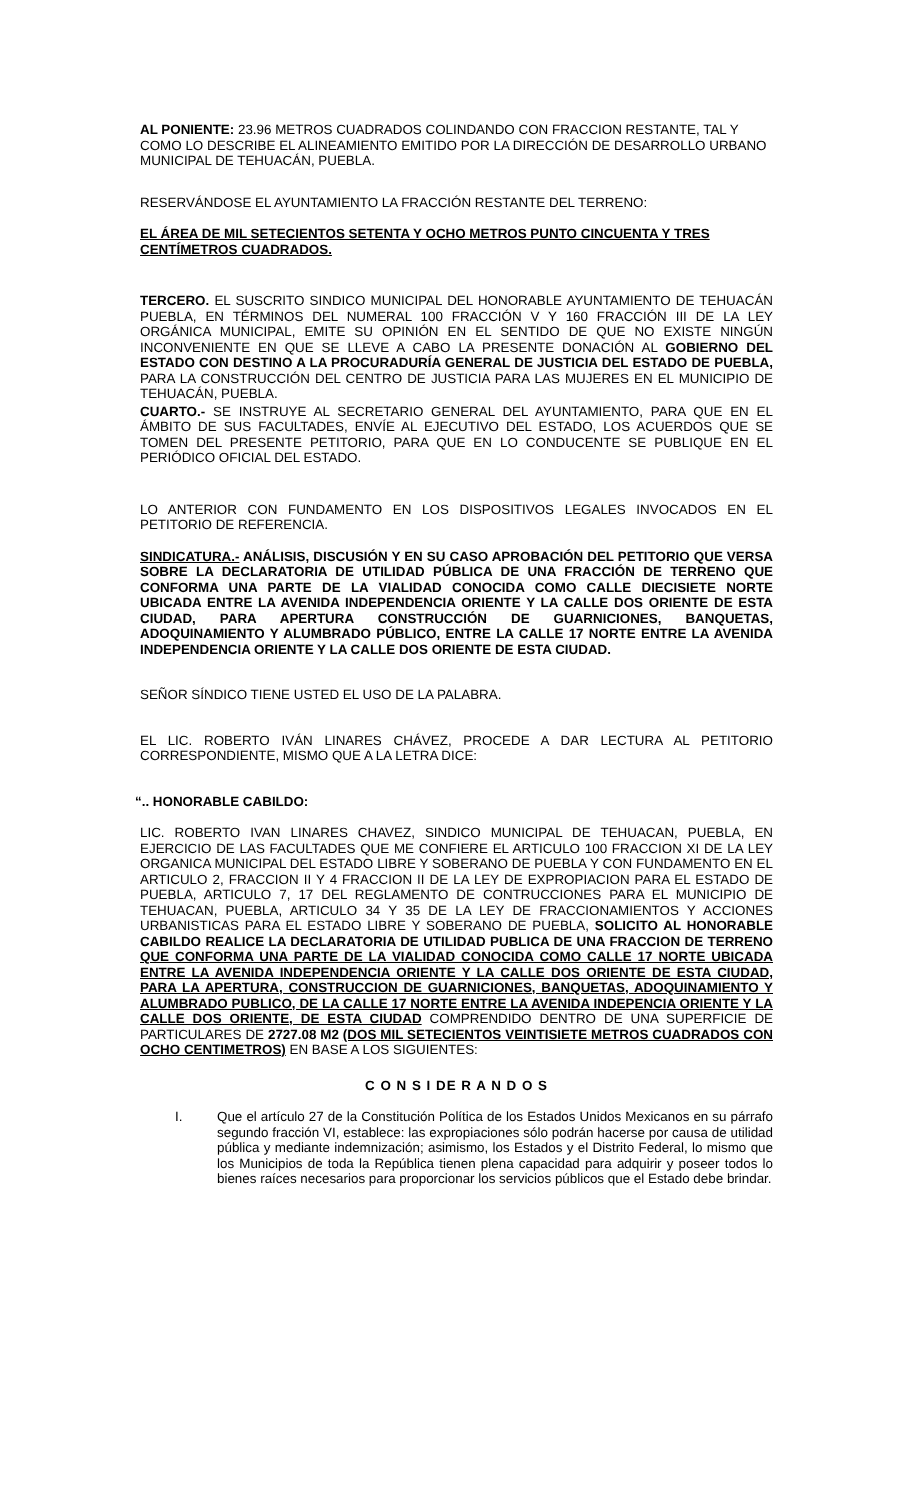AL PONIENTE: 23.96 METROS CUADRADOS COLINDANDO CON FRACCION RESTANTE, TAL Y COMO LO DESCRIBE EL ALINEAMIENTO EMITIDO POR LA DIRECCIÓN DE DESARROLLO URBANO MUNICIPAL DE TEHUACÁN, PUEBLA.
RESERVÁNDOSE EL AYUNTAMIENTO LA FRACCIÓN RESTANTE DEL TERRENO:
EL ÁREA DE MIL SETECIENTOS SETENTA Y OCHO METROS PUNTO CINCUENTA Y TRES CENTÍMETROS CUADRADOS.
TERCERO. EL SUSCRITO SINDICO MUNICIPAL DEL HONORABLE AYUNTAMIENTO DE TEHUACÁN PUEBLA, EN TÉRMINOS DEL NUMERAL 100 FRACCIÓN V Y 160 FRACCIÓN III DE LA LEY ORGÁNICA MUNICIPAL, EMITE SU OPINIÓN EN EL SENTIDO DE QUE NO EXISTE NINGÚN INCONVENIENTE EN QUE SE LLEVE A CABO LA PRESENTE DONACIÓN AL GOBIERNO DEL ESTADO CON DESTINO A LA PROCURADURÍA GENERAL DE JUSTICIA DEL ESTADO DE PUEBLA, PARA LA CONSTRUCCIÓN DEL CENTRO DE JUSTICIA PARA LAS MUJERES EN EL MUNICIPIO DE TEHUACÁN, PUEBLA.
CUARTO.- SE INSTRUYE AL SECRETARIO GENERAL DEL AYUNTAMIENTO, PARA QUE EN EL ÁMBITO DE SUS FACULTADES, ENVÍE AL EJECUTIVO DEL ESTADO, LOS ACUERDOS QUE SE TOMEN DEL PRESENTE PETITORIO, PARA QUE EN LO CONDUCENTE SE PUBLIQUE EN EL PERIÓDICO OFICIAL DEL ESTADO.
LO ANTERIOR CON FUNDAMENTO EN LOS DISPOSITIVOS LEGALES INVOCADOS EN EL PETITORIO DE REFERENCIA.
SINDICATURA.- ANÁLISIS, DISCUSIÓN Y EN SU CASO APROBACIÓN DEL PETITORIO QUE VERSA SOBRE LA DECLARATORIA DE UTILIDAD PÚBLICA DE UNA FRACCIÓN DE TERRENO QUE CONFORMA UNA PARTE DE LA VIALIDAD CONOCIDA COMO CALLE DIECISIETE NORTE UBICADA ENTRE LA AVENIDA INDEPENDENCIA ORIENTE Y LA CALLE DOS ORIENTE DE ESTA CIUDAD, PARA APERTURA CONSTRUCCIÓN DE GUARNICIONES, BANQUETAS, ADOQUINAMIENTO Y ALUMBRADO PÚBLICO, ENTRE LA CALLE 17 NORTE ENTRE LA AVENIDA INDEPENDENCIA ORIENTE Y LA CALLE DOS ORIENTE DE ESTA CIUDAD.
SEÑOR SÍNDICO TIENE USTED EL USO DE LA PALABRA.
EL LIC. ROBERTO IVÁN LINARES CHÁVEZ, PROCEDE A DAR LECTURA AL PETITORIO CORRESPONDIENTE, MISMO QUE A LA LETRA DICE:
“.. HONORABLE CABILDO:
LIC. ROBERTO IVAN LINARES CHAVEZ, SINDICO MUNICIPAL DE TEHUACAN, PUEBLA, EN EJERCICIO DE LAS FACULTADES QUE ME CONFIERE EL ARTICULO 100 FRACCION XI DE LA LEY ORGANICA MUNICIPAL DEL ESTADO LIBRE Y SOBERANO DE PUEBLA Y CON FUNDAMENTO EN EL ARTICULO 2, FRACCION II Y 4 FRACCION II DE LA LEY DE EXPROPIACION PARA EL ESTADO DE PUEBLA, ARTICULO 7, 17 DEL REGLAMENTO DE CONTRUCCIONES PARA EL MUNICIPIO DE TEHUACAN, PUEBLA, ARTICULO 34 Y 35 DE LA LEY DE FRACCIONAMIENTOS Y ACCIONES URBANISTICAS PARA EL ESTADO LIBRE Y SOBERANO DE PUEBLA, SOLICITO AL HONORABLE CABILDO REALICE LA DECLARATORIA DE UTILIDAD PUBLICA DE UNA FRACCION DE TERRENO QUE CONFORMA UNA PARTE DE LA VIALIDAD CONOCIDA COMO CALLE 17 NORTE UBICADA ENTRE LA AVENIDA INDEPENDENCIA ORIENTE Y LA CALLE DOS ORIENTE DE ESTA CIUDAD, PARA LA APERTURA, CONSTRUCCION DE GUARNICIONES, BANQUETAS, ADOQUINAMIENTO Y ALUMBRADO PUBLICO, DE LA CALLE 17 NORTE ENTRE LA AVENIDA INDEPENCIA ORIENTE Y LA CALLE DOS ORIENTE, DE ESTA CIUDAD COMPRENDIDO DENTRO DE UNA SUPERFICIE DE PARTICULARES DE 2727.08 M2 (DOS MIL SETECIENTOS VEINTISIETE METROS CUADRADOS CON OCHO CENTIMETROS) EN BASE A LOS SIGUIENTES:
C O N S I DE R A N D O S
I. Que el artículo 27 de la Constitución Política de los Estados Unidos Mexicanos en su párrafo segundo fracción VI, establece: las expropiaciones sólo podrán hacerse por causa de utilidad pública y mediante indemnización; asimismo, los Estados y el Distrito Federal, lo mismo que los Municipios de toda la República tienen plena capacidad para adquirir y poseer todos lo bienes raíces necesarios para proporcionar los servicios públicos que el Estado debe brindar.